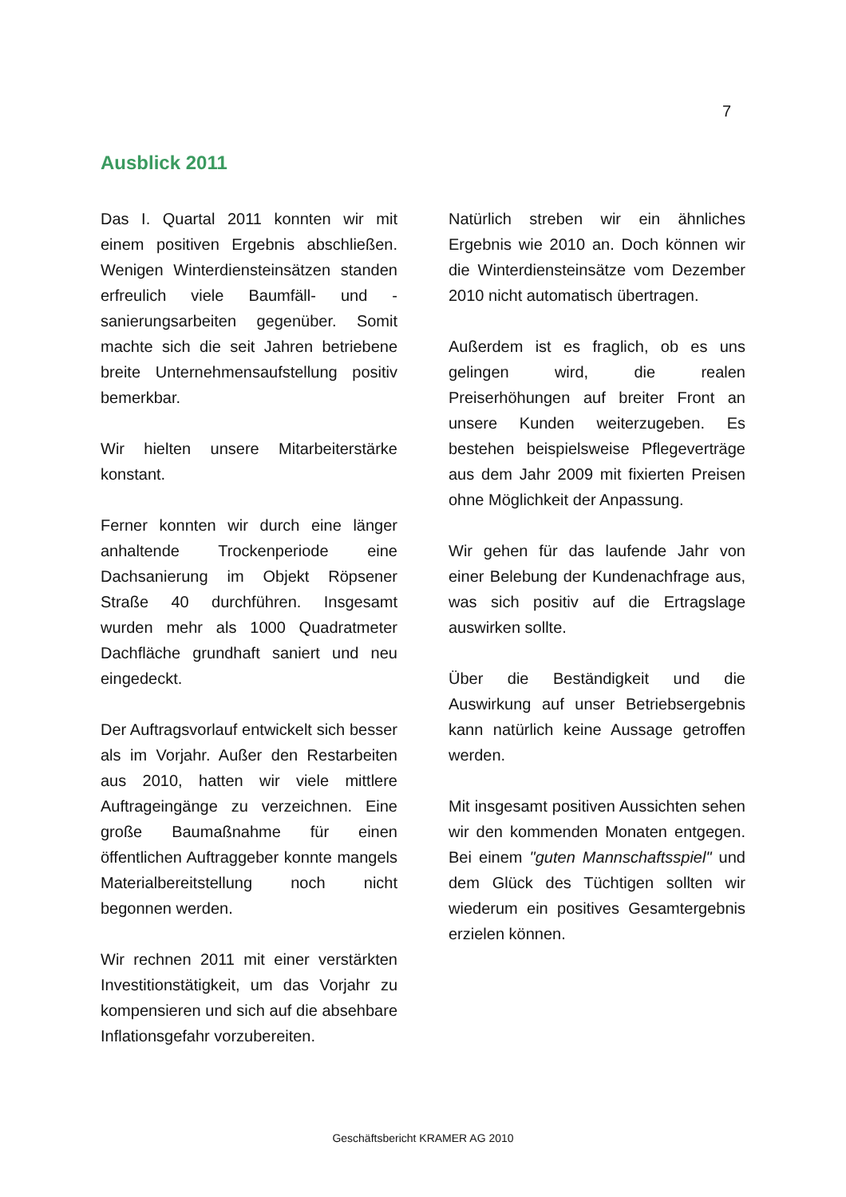7
Ausblick 2011
Das I. Quartal 2011 konnten wir mit einem positiven Ergebnis abschließen. Wenigen Winterdiensteinsätzen standen erfreulich viele Baumfäll- und -sanierungsarbeiten gegenüber. Somit machte sich die seit Jahren betriebene breite Unternehmensaufstellung positiv bemerkbar.
Wir hielten unsere Mitarbeiterstärke konstant.
Ferner konnten wir durch eine länger anhaltende Trockenperiode eine Dachsanierung im Objekt Röpsener Straße 40 durchführen. Insgesamt wurden mehr als 1000 Quadratmeter Dachfläche grundhaft saniert und neu eingedeckt.
Der Auftragsvorlauf entwickelt sich besser als im Vorjahr. Außer den Restarbeiten aus 2010, hatten wir viele mittlere Auftrageingänge zu verzeichnen. Eine große Baumaßnahme für einen öffentlichen Auftraggeber konnte mangels Materialbereitstellung noch nicht begonnen werden.
Wir rechnen 2011 mit einer verstärkten Investitionstätigkeit, um das Vorjahr zu kompensieren und sich auf die absehbare Inflationsgefahr vorzubereiten.
Natürlich streben wir ein ähnliches Ergebnis wie 2010 an. Doch können wir die Winterdiensteinsätze vom Dezember 2010 nicht automatisch übertragen.
Außerdem ist es fraglich, ob es uns gelingen wird, die realen Preiserhöhungen auf breiter Front an unsere Kunden weiterzugeben. Es bestehen beispielsweise Pflegeverträge aus dem Jahr 2009 mit fixierten Preisen ohne Möglichkeit der Anpassung.
Wir gehen für das laufende Jahr von einer Belebung der Kundenachfrage aus, was sich positiv auf die Ertragslage auswirken sollte.
Über die Beständigkeit und die Auswirkung auf unser Betriebsergebnis kann natürlich keine Aussage getroffen werden.
Mit insgesamt positiven Aussichten sehen wir den kommenden Monaten entgegen. Bei einem "guten Mannschaftsspiel" und dem Glück des Tüchtigen sollten wir wiederum ein positives Gesamtergebnis erzielen können.
Geschäftsbericht KRAMER AG 2010